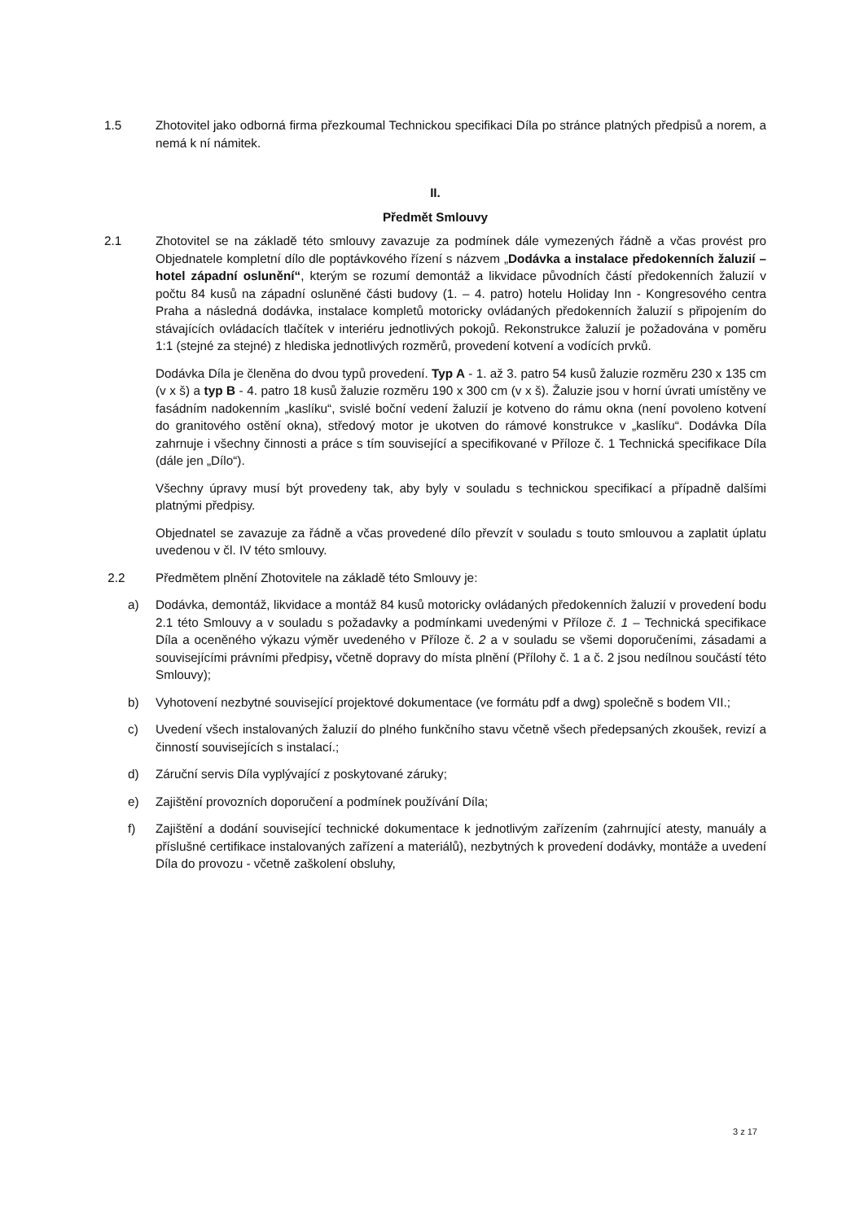1.5 Zhotovitel jako odborná firma přezkoumal Technickou specifikaci Díla po stránce platných předpisů a norem, a nemá k ní námitek.
II.
Předmět Smlouvy
2.1 Zhotovitel se na základě této smlouvy zavazuje za podmínek dále vymezených řádně a včas provést pro Objednatele kompletní dílo dle poptávkového řízení s názvem „Dodávka a instalace předokenních žaluzií – hotel západní oslunění“, kterým se rozumí demontáž a likvidace původních částí předokenních žaluzií v počtu 84 kusů na západní osluněné části budovy (1. – 4. patro) hotelu Holiday Inn - Kongresového centra Praha a následná dodávka, instalace kompletů motoricky ovládaných předokenních žaluzií s připojením do stávajících ovládacích tlačítek v interiéru jednotlivých pokojů. Rekonstrukce žaluzií je požadována v poměru 1:1 (stejné za stejné) z hlediska jednotlivých rozměrů, provedení kotvení a vodících prvků.
Dodávka Díla je členěna do dvou typů provedení. Typ A - 1. až 3. patro 54 kusů žaluzie rozměru 230 x 135 cm (v x š) a typ B - 4. patro 18 kusů žaluzie rozměru 190 x 300 cm (v x š). Žaluzie jsou v horní úvrati umístěny ve fasádním nadokenním „kaslíku“, svislé boční vedení žaluzií je kotveno do rámu okna (není povoleno kotvení do granitového ostění okna), středový motor je ukotven do rámové konstrukce v „kaslíku“. Dodávka Díla zahrnuje i všechny činnosti a práce s tím související a specifikované v Příloze č. 1 Technická specifikace Díla (dále jen „Dílo“).
Všechny úpravy musí být provedeny tak, aby byly v souladu s technickou specifikací a případně dalšími platnými předpisy.
Objednatel se zavazuje za řádně a včas provedené dílo převzít v souladu s touto smlouvou a zaplatit úplatu uvedenou v čl. IV této smlouvy.
2.2 Předmětem plnění Zhotovitele na základě této Smlouvy je:
a) Dodávka, demontáž, likvidace a montáž 84 kusů motoricky ovládaných předokenních žaluzií v provedení bodu 2.1 této Smlouvy a v souladu s požadavky a podmínkami uvedenými v Příloze č. 1 – Technická specifikace Díla a oceněného výkazu výměr uvedeného v Příloze č. 2 a v souladu se všemi doporučeními, zásadami a souvisejícími právními předpisy, včetně dopravy do místa plnění (Přílohy č. 1 a č. 2 jsou nedílnou součástí této Smlouvy);
b) Vyhotovení nezbytné související projektové dokumentace (ve formátu pdf a dwg) společně s bodem VII.;
c) Uvedení všech instalovaných žaluzií do plného funkčního stavu včetně všech předepsaných zkoušek, revizí a činností souvisejících s instalací.;
d) Záruční servis Díla vyplývající z poskytované záruky;
e) Zajištění provozních doporučení a podmínek používání Díla;
f) Zajištění a dodání související technické dokumentace k jednotlivým zařízením (zahrnující atesty, manuály a příslušné certifikace instalovaných zařízení a materiálů), nezbytných k provedení dodávky, montáže a uvedení Díla do provozu - včetně zaškolení obsluhy,
3 z 17